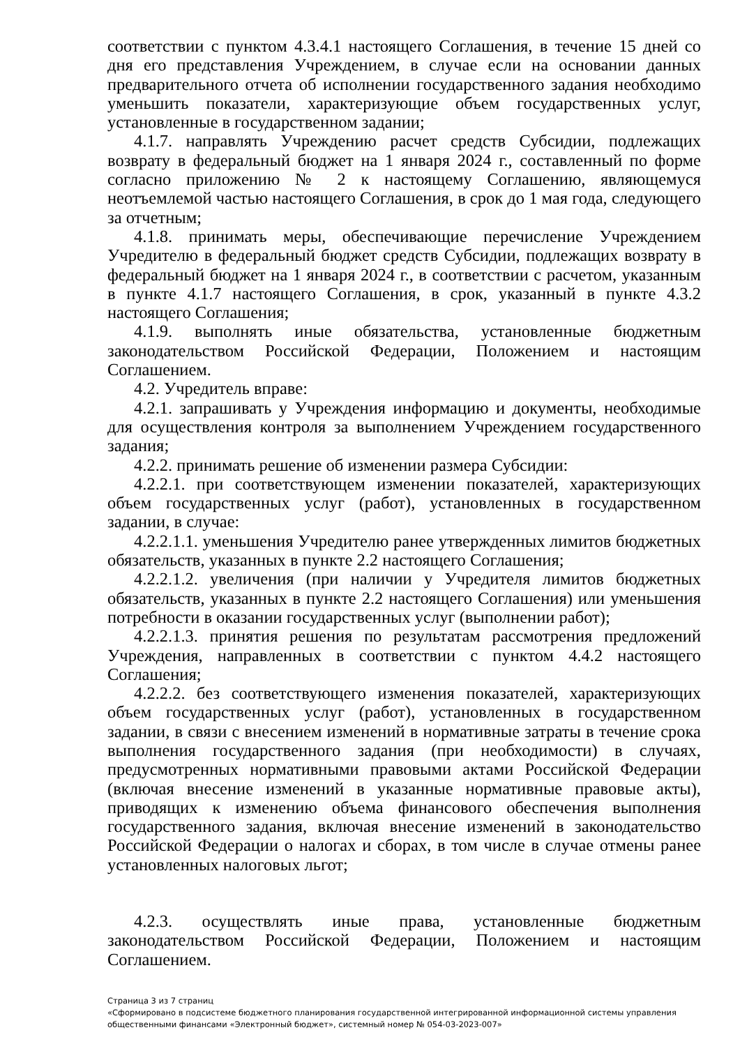соответствии с пунктом 4.3.4.1 настоящего Соглашения, в течение 15 дней со дня его представления Учреждением, в случае если на основании данных предварительного отчета об исполнении государственного задания необходимо уменьшить показатели, характеризующие объем государственных услуг, установленные в государственном задании;
4.1.7. направлять Учреждению расчет средств Субсидии, подлежащих возврату в федеральный бюджет на 1 января 2024 г., составленный по форме согласно приложению № 2 к настоящему Соглашению, являющемуся неотъемлемой частью настоящего Соглашения, в срок до 1 мая года, следующего за отчетным;
4.1.8. принимать меры, обеспечивающие перечисление Учреждением Учредителю в федеральный бюджет средств Субсидии, подлежащих возврату в федеральный бюджет на 1 января 2024 г., в соответствии с расчетом, указанным в пункте 4.1.7 настоящего Соглашения, в срок, указанный в пункте 4.3.2 настоящего Соглашения;
4.1.9. выполнять иные обязательства, установленные бюджетным законодательством Российской Федерации, Положением и настоящим Соглашением.
4.2. Учредитель вправе:
4.2.1. запрашивать у Учреждения информацию и документы, необходимые для осуществления контроля за выполнением Учреждением государственного задания;
4.2.2. принимать решение об изменении размера Субсидии:
4.2.2.1. при соответствующем изменении показателей, характеризующих объем государственных услуг (работ), установленных в государственном задании, в случае:
4.2.2.1.1. уменьшения Учредителю ранее утвержденных лимитов бюджетных обязательств, указанных в пункте 2.2 настоящего Соглашения;
4.2.2.1.2. увеличения (при наличии у Учредителя лимитов бюджетных обязательств, указанных в пункте 2.2 настоящего Соглашения) или уменьшения потребности в оказании государственных услуг (выполнении работ);
4.2.2.1.3. принятия решения по результатам рассмотрения предложений Учреждения, направленных в соответствии с пунктом 4.4.2 настоящего Соглашения;
4.2.2.2. без соответствующего изменения показателей, характеризующих объем государственных услуг (работ), установленных в государственном задании, в связи с внесением изменений в нормативные затраты в течение срока выполнения государственного задания (при необходимости) в случаях, предусмотренных нормативными правовыми актами Российской Федерации (включая внесение изменений в указанные нормативные правовые акты), приводящих к изменению объема финансового обеспечения выполнения государственного задания, включая внесение изменений в законодательство Российской Федерации о налогах и сборах, в том числе в случае отмены ранее установленных налоговых льгот;
4.2.3. осуществлять иные права, установленные бюджетным законодательством Российской Федерации, Положением и настоящим Соглашением.
Страница 3 из 7 страниц
«Сформировано в подсистеме бюджетного планирования государственной интегрированной информационной системы управления общественными финансами «Электронный бюджет», системный номер № 054-03-2023-007»